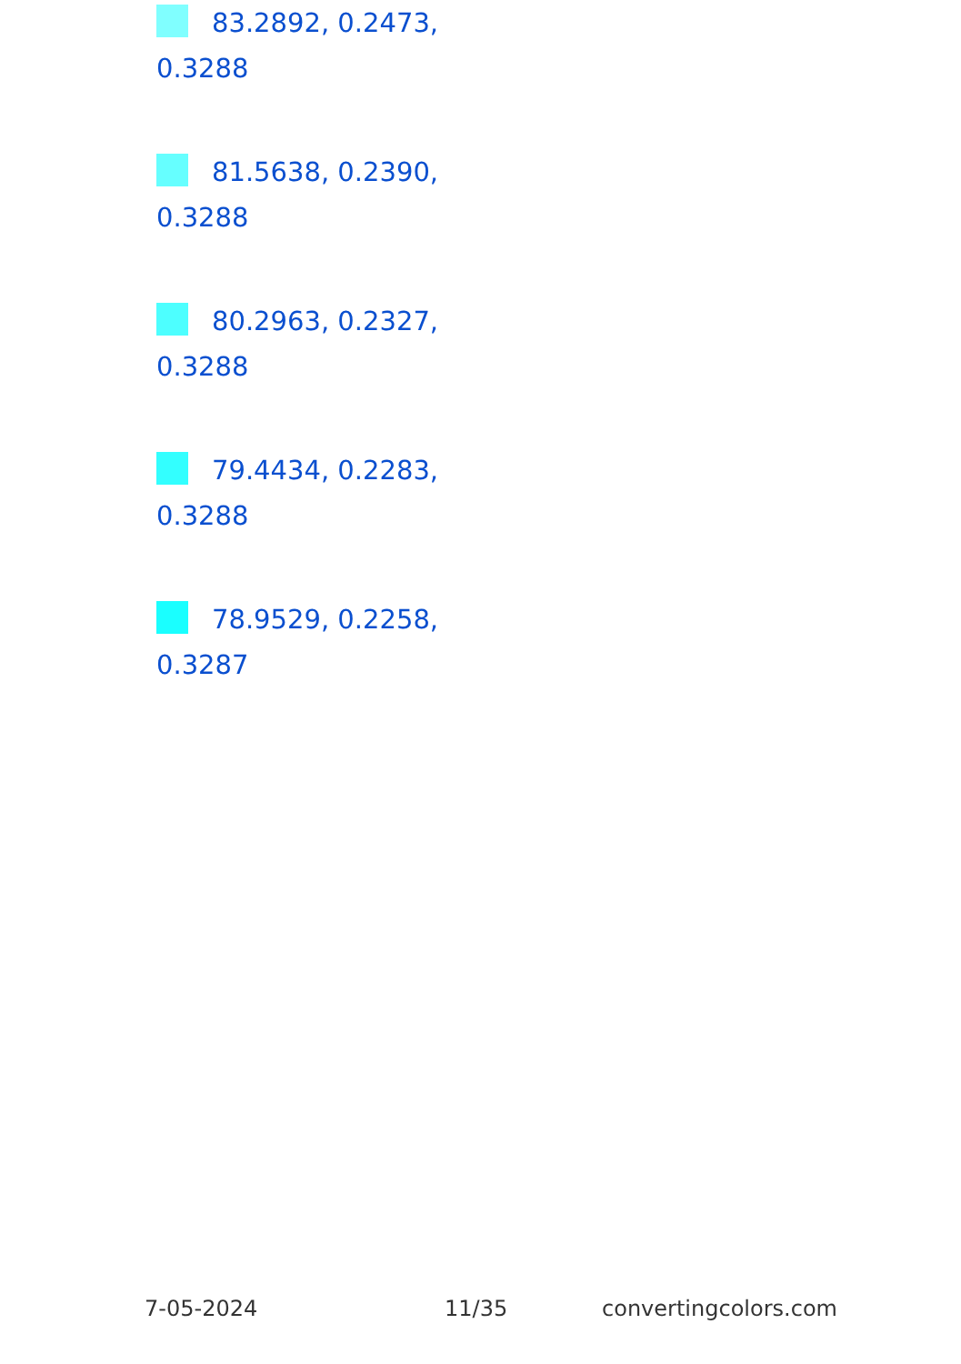83.2892, 0.2473, 0.3288
81.5638, 0.2390, 0.3288
80.2963, 0.2327, 0.3288
79.4434, 0.2283, 0.3288
78.9529, 0.2258, 0.3287
7-05-2024 11/35 convertingcolors.com